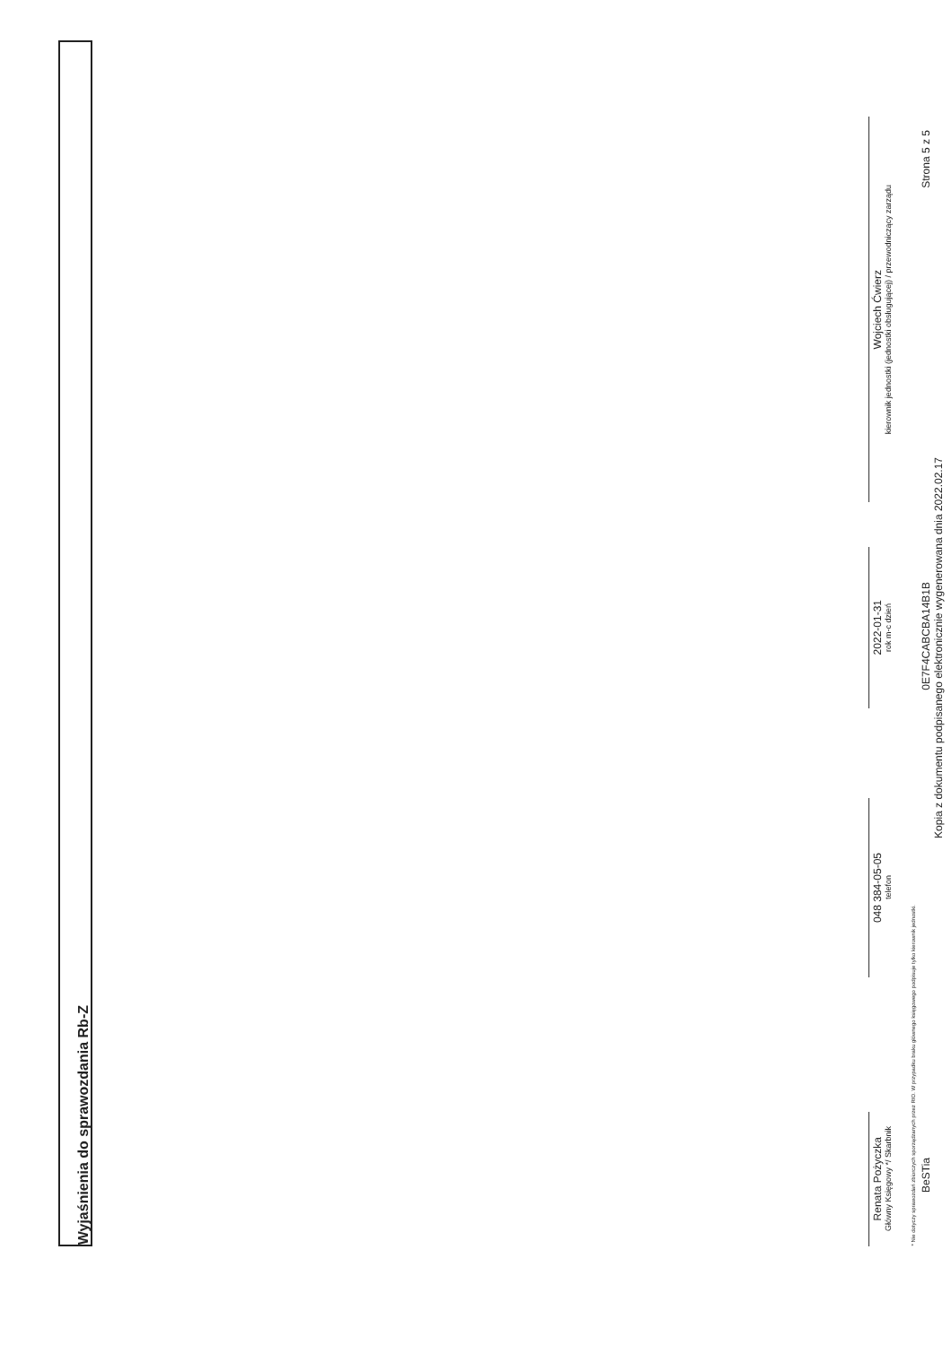Wyjaśnienia do sprawozdania Rb-Z
Renata Pożyczka
Główny Księgowy */ Skarbnik
048 384-05-05
telefon
2022-01-31
rok m-c dzień
Wojciech Ćwierz
kierownik jednostki (jednostki obsługującej) / przewodniczący zarządu
* Nie dotyczy sprawozdań zbiorczych sporządzanych przez RIO. W przypadku braku głównego księgowego podpisuje tylko kierownik jednostki.
BeSTia 0E7F4CABCBA14B1B Strona 5 z 5
Kopia z dokumentu podpisanego elektronicznie wygenerowana dnia 2022.02.17